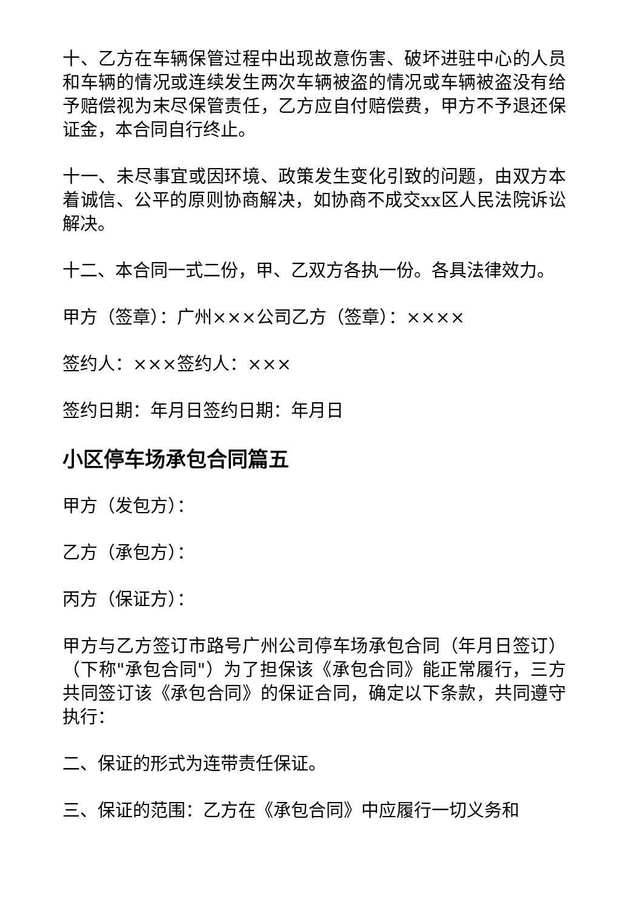十、乙方在车辆保管过程中出现故意伤害、破坏进驻中心的人员和车辆的情况或连续发生两次车辆被盗的情况或车辆被盗没有给予赔偿视为末尽保管责任，乙方应自付赔偿费，甲方不予退还保证金，本合同自行终止。
十一、未尽事宜或因环境、政策发生变化引致的问题，由双方本着诚信、公平的原则协商解决，如协商不成交xx区人民法院诉讼解决。
十二、本合同一式二份，甲、乙双方各执一份。各具法律效力。
甲方（签章）：广州×××公司乙方（签章）：××××
签约人：×××签约人：×××
签约日期：年月日签约日期：年月日
小区停车场承包合同篇五
甲方（发包方）：
乙方（承包方）：
丙方（保证方）：
甲方与乙方签订市路号广州公司停车场承包合同（年月日签订）（下称"承包合同"）为了担保该《承包合同》能正常履行，三方共同签订该《承包合同》的保证合同，确定以下条款，共同遵守执行：
二、保证的形式为连带责任保证。
三、保证的范围：乙方在《承包合同》中应履行一切义务和